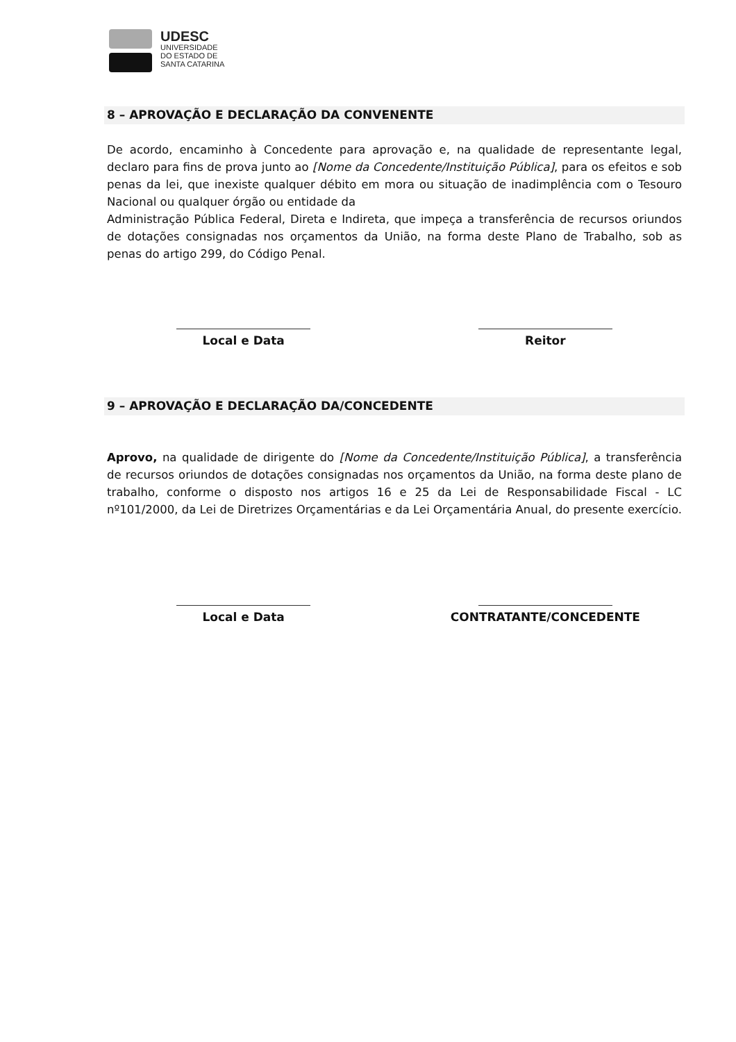UDESC
UNIVERSIDADE
DO ESTADO DE
SANTA CATARINA
8 – APROVAÇÃO E DECLARAÇÃO DA CONVENENTE
De acordo, encaminho à Concedente para aprovação e, na qualidade de representante legal, declaro para fins de prova junto ao [Nome da Concedente/Instituição Pública], para os efeitos e sob penas da lei, que inexiste qualquer débito em mora ou situação de inadimplência com o Tesouro Nacional ou qualquer órgão ou entidade da
Administração Pública Federal, Direta e Indireta, que impeça a transferência de recursos oriundos de dotações consignadas nos orçamentos da União, na forma deste Plano de Trabalho, sob as penas do artigo 299, do Código Penal.
Local e Data Reitor
9 – APROVAÇÃO E DECLARAÇÃO DA/CONCEDENTE
Aprovo, na qualidade de dirigente do [Nome da Concedente/Instituição Pública], a transferência de recursos oriundos de dotações consignadas nos orçamentos da União, na forma deste plano de trabalho, conforme o disposto nos artigos 16 e 25 da Lei de Responsabilidade Fiscal - LC nº101/2000, da Lei de Diretrizes Orçamentárias e da Lei Orçamentária Anual, do presente exercício.
Local e Data CONTRATANTE/CONCEDENTE